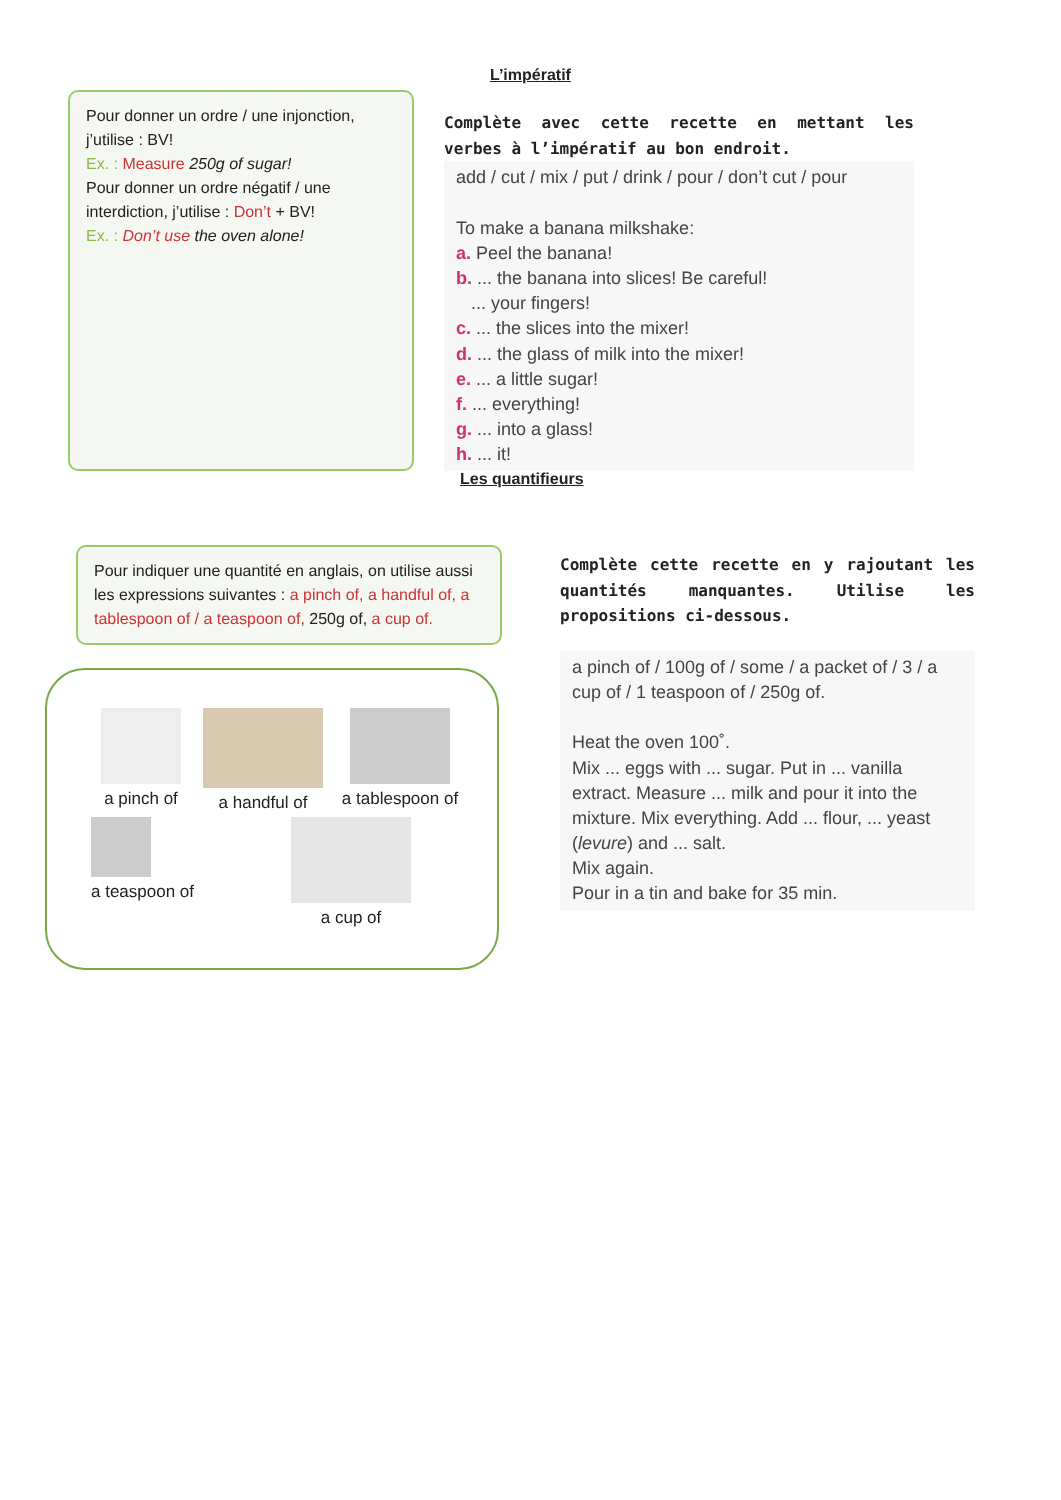L’impératif
Pour donner un ordre / une injonction, j’utilise : BV!
Ex. : Measure 250g of sugar!
Pour donner un ordre négatif / une interdiction, j’utilise : Don’t + BV!
Ex. : Don’t use the oven alone!
Complète avec cette recette en mettant les verbes à l’impératif au bon endroit.
add / cut / mix / put / drink / pour / don’t cut / pour
To make a banana milkshake:
a. Peel the banana!
b. ... the banana into slices! Be careful!
... your fingers!
c. ... the slices into the mixer!
d. ... the glass of milk into the mixer!
e. ... a little sugar!
f. ... everything!
g. ... into a glass!
h. ... it!
Les quantifieurs
Pour indiquer une quantité en anglais, on utilise aussi les expressions suivantes : a pinch of, a handful of, a tablespoon of / a teaspoon of, 250g of, a cup of.
a pinch of
a handful of
a tablespoon of
a teaspoon of
a cup of
Complète cette recette en y rajoutant les quantités manquantes. Utilise les propositions ci-dessous.
a pinch of / 100g of / some / a packet of / 3 / a cup of / 1 teaspoon of / 250g of.
Heat the oven 100˚.
Mix ... eggs with ... sugar. Put in ... vanilla extract. Measure ... milk and pour it into the mixture. Mix everything. Add ... flour, ... yeast (levure) and ... salt.
Mix again.
Pour in a tin and bake for 35 min.